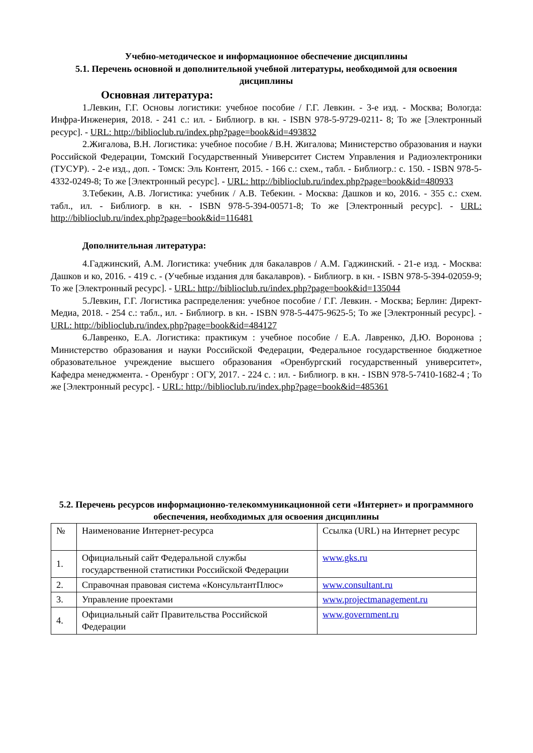Учебно-методическое и информационное обеспечение дисциплины
5.1. Перечень основной и дополнительной учебной литературы, необходимой для освоения дисциплины
Основная литература:
1.Левкин, Г.Г. Основы логистики: учебное пособие / Г.Г. Левкин. - 3-е изд. - Москва; Вологда: Инфра-Инженерия, 2018. - 241 с.: ил. - Библиогр. в кн. - ISBN 978-5-9729-0211- 8; То же [Электронный ресурс]. - URL: http://biblioclub.ru/index.php?page=book&id=493832
2.Жигалова, В.Н. Логистика: учебное пособие / В.Н. Жигалова; Министерство образования и науки Российской Федерации, Томский Государственный Университет Систем Управления и Радиоэлектроники (ТУСУР). - 2-е изд., доп. - Томск: Эль Контент, 2015. - 166 с.: схем., табл. - Библиогр.: с. 150. - ISBN 978-5-4332-0249-8; То же [Электронный ресурс]. - URL: http://biblioclub.ru/index.php?page=book&id=480933
3.Тебекин, А.В. Логистика: учебник / А.В. Тебекин. - Москва: Дашков и ко, 2016. - 355 с.: схем. табл., ил. - Библиогр. в кн. - ISBN 978-5-394-00571-8; То же [Электронный ресурс]. - URL: http://biblioclub.ru/index.php?page=book&id=116481
Дополнительная литература:
4.Гаджинский, А.М. Логистика: учебник для бакалавров / А.М. Гаджинский. - 21-е изд. - Москва: Дашков и ко, 2016. - 419 с. - (Учебные издания для бакалавров). - Библиогр. в кн. - ISBN 978-5-394-02059-9; То же [Электронный ресурс]. - URL: http://biblioclub.ru/index.php?page=book&id=135044
5.Левкин, Г.Г. Логистика распределения: учебное пособие / Г.Г. Левкин. - Москва; Берлин: Директ-Медиа, 2018. - 254 с.: табл., ил. - Библиогр. в кн. - ISBN 978-5-4475-9625-5; То же [Электронный ресурс]. - URL: http://biblioclub.ru/index.php?page=book&id=484127
6.Лавренко, Е.А. Логистика: практикум : учебное пособие / Е.А. Лавренко, Д.Ю. Воронова ; Министерство образования и науки Российской Федерации, Федеральное государственное бюджетное образовательное учреждение высшего образования «Оренбургский государственный университет», Кафедра менеджмента. - Оренбург : ОГУ, 2017. - 224 с. : ил. - Библиогр. в кн. - ISBN 978-5-7410-1682-4 ; То же [Электронный ресурс]. - URL: http://biblioclub.ru/index.php?page=book&id=485361
5.2. Перечень ресурсов информационно-телекоммуникационной сети «Интернет» и программного обеспечения, необходимых для освоения дисциплины
| № | Наименование Интернет-ресурса | Ссылка (URL) на Интернет ресурс |
| 1. | Официальный сайт Федеральной службы государственной статистики Российской Федерации | www.gks.ru |
| 2. | Справочная правовая система «КонсультантПлюс» | www.consultant.ru |
| 3. | Управление проектами | www.projectmanagement.ru |
| 4. | Официальный сайт Правительства Российской Федерации | www.government.ru |